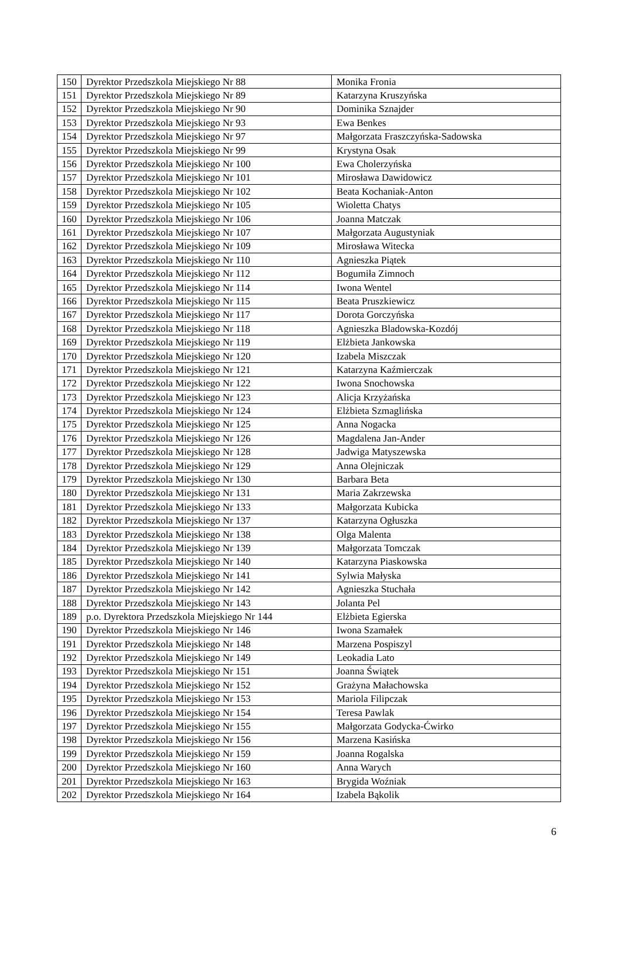| 150 | Dyrektor Przedszkola Miejskiego Nr 88 | Monika Fronia |
| 151 | Dyrektor Przedszkola Miejskiego Nr 89 | Katarzyna Kruszyńska |
| 152 | Dyrektor Przedszkola Miejskiego Nr 90 | Dominika Sznajder |
| 153 | Dyrektor Przedszkola Miejskiego Nr 93 | Ewa Benkes |
| 154 | Dyrektor Przedszkola Miejskiego Nr 97 | Małgorzata Fraszczyńska-Sadowska |
| 155 | Dyrektor Przedszkola Miejskiego Nr 99 | Krystyna Osak |
| 156 | Dyrektor Przedszkola Miejskiego Nr 100 | Ewa Cholerzyńska |
| 157 | Dyrektor Przedszkola Miejskiego Nr 101 | Mirosława Dawidowicz |
| 158 | Dyrektor Przedszkola Miejskiego Nr 102 | Beata Kochaniak-Anton |
| 159 | Dyrektor Przedszkola Miejskiego Nr 105 | Wioletta Chatys |
| 160 | Dyrektor Przedszkola Miejskiego Nr 106 | Joanna Matczak |
| 161 | Dyrektor Przedszkola Miejskiego Nr 107 | Małgorzata Augustyniak |
| 162 | Dyrektor Przedszkola Miejskiego Nr 109 | Mirosława Witecka |
| 163 | Dyrektor Przedszkola Miejskiego Nr 110 | Agnieszka Piątek |
| 164 | Dyrektor Przedszkola Miejskiego Nr 112 | Bogumiła Zimnoch |
| 165 | Dyrektor Przedszkola Miejskiego Nr 114 | Iwona Wentel |
| 166 | Dyrektor Przedszkola Miejskiego Nr 115 | Beata Pruszkiewicz |
| 167 | Dyrektor Przedszkola Miejskiego Nr 117 | Dorota Gorczyńska |
| 168 | Dyrektor Przedszkola Miejskiego Nr 118 | Agnieszka Bladowska-Kozdój |
| 169 | Dyrektor Przedszkola Miejskiego Nr 119 | Elżbieta Jankowska |
| 170 | Dyrektor Przedszkola Miejskiego Nr 120 | Izabela Miszczak |
| 171 | Dyrektor Przedszkola Miejskiego Nr 121 | Katarzyna Kaźmierczak |
| 172 | Dyrektor Przedszkola Miejskiego Nr 122 | Iwona Snochowska |
| 173 | Dyrektor Przedszkola Miejskiego Nr 123 | Alicja Krzyżańska |
| 174 | Dyrektor Przedszkola Miejskiego Nr 124 | Elżbieta Szmaglińska |
| 175 | Dyrektor Przedszkola Miejskiego Nr 125 | Anna Nogacka |
| 176 | Dyrektor Przedszkola Miejskiego Nr 126 | Magdalena Jan-Ander |
| 177 | Dyrektor Przedszkola Miejskiego Nr 128 | Jadwiga Matyszewska |
| 178 | Dyrektor Przedszkola Miejskiego Nr 129 | Anna Olejniczak |
| 179 | Dyrektor Przedszkola Miejskiego Nr 130 | Barbara Beta |
| 180 | Dyrektor Przedszkola Miejskiego Nr 131 | Maria Zakrzewska |
| 181 | Dyrektor Przedszkola Miejskiego Nr 133 | Małgorzata Kubicka |
| 182 | Dyrektor Przedszkola Miejskiego Nr 137 | Katarzyna Ogłuszka |
| 183 | Dyrektor Przedszkola Miejskiego Nr 138 | Olga Malenta |
| 184 | Dyrektor Przedszkola Miejskiego Nr 139 | Małgorzata Tomczak |
| 185 | Dyrektor Przedszkola Miejskiego Nr 140 | Katarzyna Piaskowska |
| 186 | Dyrektor Przedszkola Miejskiego Nr 141 | Sylwia Małyska |
| 187 | Dyrektor Przedszkola Miejskiego Nr 142 | Agnieszka Stuchała |
| 188 | Dyrektor Przedszkola Miejskiego Nr 143 | Jolanta Pel |
| 189 | p.o. Dyrektora Przedszkola Miejskiego Nr 144 | Elżbieta Egierska |
| 190 | Dyrektor Przedszkola Miejskiego Nr 146 | Iwona Szamałek |
| 191 | Dyrektor Przedszkola Miejskiego Nr 148 | Marzena Pospiszyl |
| 192 | Dyrektor Przedszkola Miejskiego Nr 149 | Leokadia Lato |
| 193 | Dyrektor Przedszkola Miejskiego Nr 151 | Joanna Świątek |
| 194 | Dyrektor Przedszkola Miejskiego Nr 152 | Grażyna Małachowska |
| 195 | Dyrektor Przedszkola Miejskiego Nr 153 | Mariola Filipczak |
| 196 | Dyrektor Przedszkola Miejskiego Nr 154 | Teresa Pawlak |
| 197 | Dyrektor Przedszkola Miejskiego Nr 155 | Małgorzata Godycka-Ćwirko |
| 198 | Dyrektor Przedszkola Miejskiego Nr 156 | Marzena Kasińska |
| 199 | Dyrektor Przedszkola Miejskiego Nr 159 | Joanna Rogalska |
| 200 | Dyrektor Przedszkola Miejskiego Nr 160 | Anna Warych |
| 201 | Dyrektor Przedszkola Miejskiego Nr 163 | Brygida Woźniak |
| 202 | Dyrektor Przedszkola Miejskiego Nr 164 | Izabela Bąkolik |
6